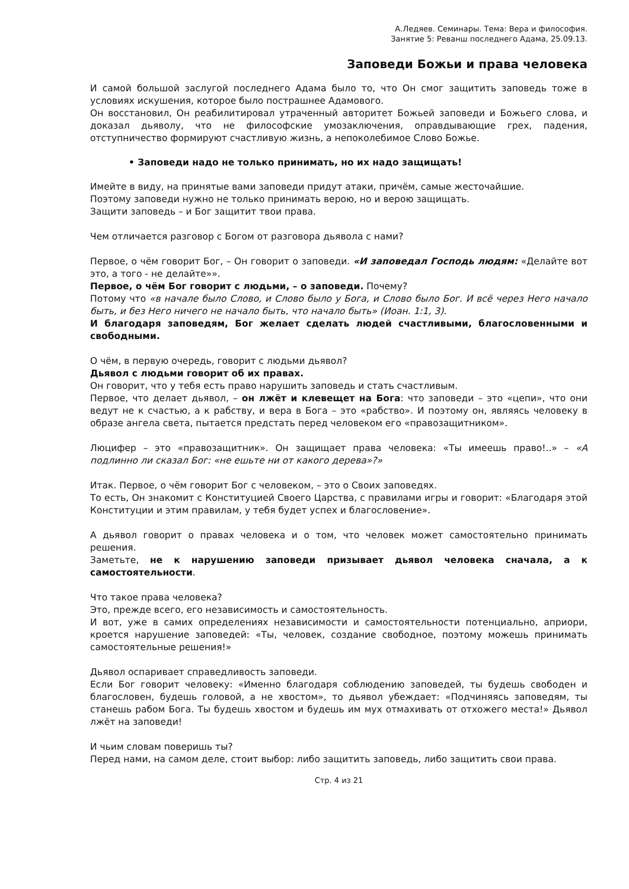А.Ледяев. Семинары. Тема: Вера и философия.
Занятие 5: Реванш последнего Адама, 25.09.13.
Заповеди Божьи и права человека
И самой большой заслугой последнего Адама было то, что Он смог защитить заповедь тоже в условиях искушения, которое было пострашнее Адамового.
Он восстановил, Он реабилитировал утраченный авторитет Божьей заповеди и Божьего слова, и доказал дьяволу, что не философские умозаключения, оправдывающие грех, падения, отступничество формируют счастливую жизнь, а непоколебимое Слово Божье.
• Заповеди надо не только принимать, но их надо защищать!
Имейте в виду, на принятые вами заповеди придут атаки, причём, самые жесточайшие.
Поэтому заповеди нужно не только принимать верою, но и верою защищать.
Защити заповедь – и Бог защитит твои права.
Чем отличается разговор с Богом от разговора дьявола с нами?
Первое, о чём говорит Бог, – Он говорит о заповеди. «И заповедал Господь людям: «Делайте вот это, а того - не делайте»».
Первое, о чём Бог говорит с людьми, – о заповеди. Почему?
Потому что «в начале было Слово, и Слово было у Бога, и Слово было Бог. И всё через Него начало быть, и без Него ничего не начало быть, что начало быть» (Иоан. 1:1, 3).
И благодаря заповедям, Бог желает сделать людей счастливыми, благословенными и свободными.
О чём, в первую очередь, говорит с людьми дьявол?
Дьявол с людьми говорит об их правах.
Он говорит, что у тебя есть право нарушить заповедь и стать счастливым.
Первое, что делает дьявол, – он лжёт и клевещет на Бога: что заповеди – это «цепи», что они ведут не к счастью, а к рабству, и вера в Бога – это «рабство». И поэтому он, являясь человеку в образе ангела света, пытается предстать перед человеком его «правозащитником».
Люцифер – это «правозащитник». Он защищает права человека: «Ты имеешь право!..» – «А подлинно ли сказал Бог: «не ешьте ни от какого дерева»?»
Итак. Первое, о чём говорит Бог с человеком, – это о Своих заповедях.
То есть, Он знакомит с Конституцией Своего Царства, с правилами игры и говорит: «Благодаря этой Конституции и этим правилам, у тебя будет успех и благословение».
А дьявол говорит о правах человека и о том, что человек может самостоятельно принимать решения.
Заметьте, не к нарушению заповеди призывает дьявол человека сначала, а к самостоятельности.
Что такое права человека?
Это, прежде всего, его независимость и самостоятельность.
И вот, уже в самих определениях независимости и самостоятельности потенциально, априори, кроется нарушение заповедей: «Ты, человек, создание свободное, поэтому можешь принимать самостоятельные решения!»
Дьявол оспаривает справедливость заповеди.
Если Бог говорит человеку: «Именно благодаря соблюдению заповедей, ты будешь свободен и благословен, будешь головой, а не хвостом», то дьявол убеждает: «Подчиняясь заповедям, ты станешь рабом Бога. Ты будешь хвостом и будешь им мух отмахивать от отхожего места!» Дьявол лжёт на заповеди!
И чьим словам поверишь ты?
Перед нами, на самом деле, стоит выбор: либо защитить заповедь, либо защитить свои права.
Стр. 4 из 21